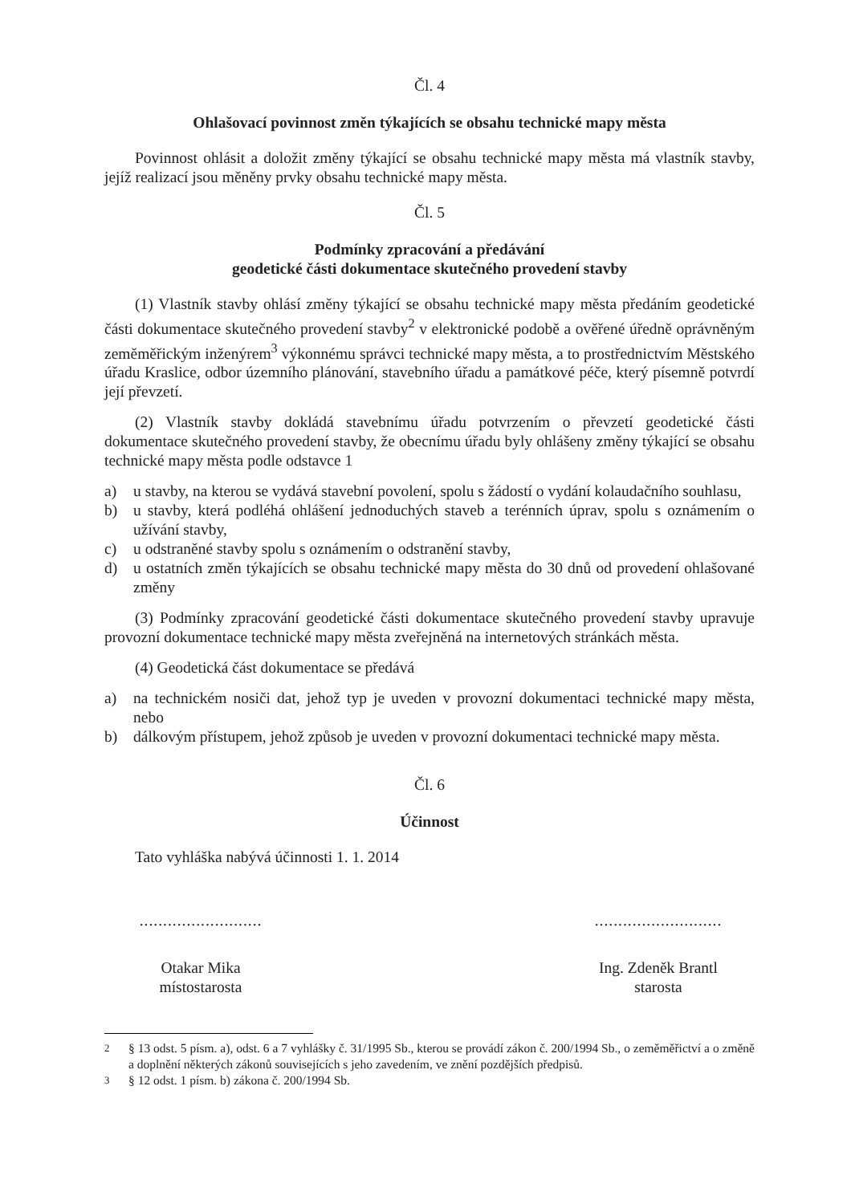Čl. 4
Ohlašovací povinnost změn týkajících se obsahu technické mapy města
Povinnost ohlásit a doložit změny týkající se obsahu technické mapy města má vlastník stavby, jejíž realizací jsou měněny prvky obsahu technické mapy města.
Čl. 5
Podmínky zpracování a předávání
geodetické části dokumentace skutečného provedení stavby
(1) Vlastník stavby ohlásí změny týkající se obsahu technické mapy města předáním geodetické části dokumentace skutečného provedení stavby<sup>2</sup> v elektronické podobě a ověřené úředně oprávněným zeměměřickým inženýrem<sup>3</sup> výkonnému správci technické mapy města, a to prostřednictvím Městského úřadu Kraslice, odbor územního plánování, stavebního úřadu a památkové péče, který písemně potvrdí její převzetí.
(2) Vlastník stavby dokládá stavebnímu úřadu potvrzením o převzetí geodetické části dokumentace skutečného provedení stavby, že obecnímu úřadu byly ohlášeny změny týkající se obsahu technické mapy města podle odstavce 1
a) u stavby, na kterou se vydává stavební povolení, spolu s žádostí o vydání kolaudačního souhlasu,
b) u stavby, která podléhá ohlášení jednoduchých staveb a terénních úprav, spolu s oznámením o užívání stavby,
c) u odstraněné stavby spolu s oznámením o odstranění stavby,
d) u ostatních změn týkajících se obsahu technické mapy města do 30 dnů od provedení ohlašované změny
(3) Podmínky zpracování geodetické části dokumentace skutečného provedení stavby upravuje provozní dokumentace technické mapy města zveřejněná na internetových stránkách města.
(4) Geodetická část dokumentace se předává
a) na technickém nosiči dat, jehož typ je uveden v provozní dokumentaci technické mapy města, nebo
b) dálkovým přístupem, jehož způsob je uveden v provozní dokumentaci technické mapy města.
Čl. 6
Účinnost
Tato vyhláška nabývá účinnosti 1. 1. 2014
..........................
Otakar Mika
místostarosta
...........................
Ing. Zdeněk Brantl
starosta
<sup>2</sup> § 13 odst. 5 písm. a), odst. 6 a 7 vyhlášky č. 31/1995 Sb., kterou se provádí zákon č. 200/1994 Sb., o zeměměřictví a o změně a doplnění některých zákonů souvisejících s jeho zavedením, ve znění pozdějších předpisů.
<sup>3</sup> § 12 odst. 1 písm. b) zákona č. 200/1994 Sb.